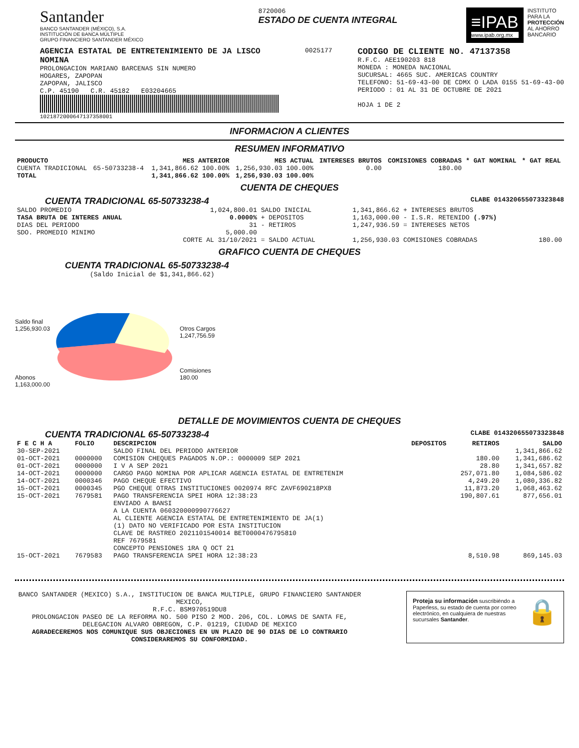Santander
BANCO SANTANDER (MÉXICO), S.A.
INSTITUCIÓN DE BANCA MÚLTIPLE
GRUPO FINANCIERO SANTANDER MÉXICO
8720006
ESTADO DE CUENTA INTEGRAL
≡IPAB
www.ipab.org.mx
INSTITUTO
PARA LA
PROTECCIÓN
AL AHORRO
BANCARIO
AGENCIA ESTATAL DE ENTRETENIMIENTO DE JA LISCO
NOMINA
PROLONGACION MARIANO BARCENAS SIN NUMERO
HOGARES, ZAPOPAN
ZAPOPAN, JALISCO
C.P. 45190 C.R. 45182 E03204665
10218720006471373580​01
0025177
CODIGO DE CLIENTE NO. 47137358
R.F.C. AEE190203 818
MONEDA : MONEDA NACIONAL
SUCURSAL: 4665 SUC. AMERICAS COUNTRY
TELEFONO: 51-69-43-00 DE CDMX O LADA 0155 51-69-43-00
PERIODO : 01 AL 31 DE OCTUBRE DE 2021
HOJA 1 DE 2
INFORMACION A CLIENTES
RESUMEN INFORMATIVO
| PRODUCTO | | MES ANTERIOR | MES ACTUAL | INTERESES BRUTOS | COMISIONES COBRADAS | * GAT NOMINAL | * GAT REAL |
| --- | --- | --- | --- | --- | --- | --- | --- |
| CUENTA TRADICIONAL | 65-50733238-4 | 1,341,866.62 100.00% | 1,256,930.03 100.00% | 0.00 | 180.00 | | |
| TOTAL | | 1,341,866.62 100.00% | 1,256,930.03 100.00% | | | | |
CUENTA DE CHEQUES
CUENTA TRADICIONAL 65-50733238-4 CLABE 014320655073323848
| SALDO PROMEDIO | 1,024,800.01 | SALDO INICIAL | 1,341,866.62 | + INTERESES BRUTOS | |
| TASA BRUTA DE INTERES ANUAL | 0.0000% | + DEPOSITOS | 1,163,000.00 | - I.S.R. RETENIDO (.97%) | |
| DIAS DEL PERIODO | 31 | - RETIROS | 1,247,936.59 | = INTERESES NETOS | |
| SDO. PROMEDIO MINIMO | 5,000.00 | | | | |
| | CORTE AL 31/10/2021 | = SALDO ACTUAL | 1,256,930.03 | COMISIONES COBRADAS | 180.00 |
GRAFICO CUENTA DE CHEQUES
CUENTA TRADICIONAL 65-50733238-4
(Saldo Inicial de $1,341,866.62)
Saldo final
1,256,930.03
Abonos
1,163,000.00
Otros Cargos
1,247,756.59
Comisiones
180.00
DETALLE DE MOVIMIENTOS CUENTA DE CHEQUES
CUENTA TRADICIONAL 65-50733238-4 CLABE 014320655073323848
| F E C H A | FOLIO | DESCRIPCION | DEPOSITOS | RETIROS | SALDO |
| --- | --- | --- | --- | --- | --- |
| 30-SEP-2021 | | SALDO FINAL DEL PERIODO ANTERIOR | | | 1,341,866.62 |
| 01-OCT-2021 | 0000000 | COMISION CHEQUES PAGADOS N.OP.: 0000009 SEP 2021 | | 180.00 | 1,341,686.62 |
| 01-OCT-2021 | 0000000 | I V A SEP 2021 | | 28.80 | 1,341,657.82 |
| 14-OCT-2021 | 0000000 | CARGO PAGO NOMINA POR APLICAR AGENCIA ESTATAL DE ENTRETENIM | | 257,071.80 | 1,084,586.02 |
| 14-OCT-2021 | 0000346 | PAGO CHEQUE EFECTIVO | | 4,249.20 | 1,080,336.82 |
| 15-OCT-2021 | 0000345 | PGO CHEQUE OTRAS INSTITUCIONES 0020974 RFC ZAVF690218PX8 | | 11,873.20 | 1,068,463.62 |
| 15-OCT-2021 | 7679581 | PAGO TRANSFERENCIA SPEI HORA 12:38:23 ENVIADO A BANSI A LA CUENTA 060320000990776627 AL CLIENTE AGENCIA ESTATAL DE ENTRETENIMIENTO DE JA(1) (1) DATO NO VERIFICADO POR ESTA INSTITUCION CLAVE DE RASTREO 2021101540014 BET0000476795810 REF 7679581 CONCEPTO PENSIONES 1RA Q OCT 21 | | 190,807.61 | 877,656.01 |
| 15-OCT-2021 | 7679583 | PAGO TRANSFERENCIA SPEI HORA 12:38:23 | | 8,510.98 | 869,145.03 |
BANCO SANTANDER (MEXICO) S.A., INSTITUCION DE BANCA MULTIPLE, GRUPO FINANCIERO SANTANDER MEXICO,
R.F.C. BSM970519DU8
PROLONGACION PASEO DE LA REFORMA NO. 500 PISO 2 MOD. 206, COL. LOMAS DE SANTA FE,
DELEGACION ALVARO OBREGON, C.P. 01219, CIUDAD DE MEXICO
AGRADECEREMOS NOS COMUNIQUE SUS OBJECIONES EN UN PLAZO DE 90 DIAS DE LO CONTRARIO CONSIDERAREMOS SU CONFORMIDAD.
Proteja su información suscribiéndo a Paperless, su estado de cuenta por correo electrónico, en cualquiera de nuestras sucursales Santander.
🔒